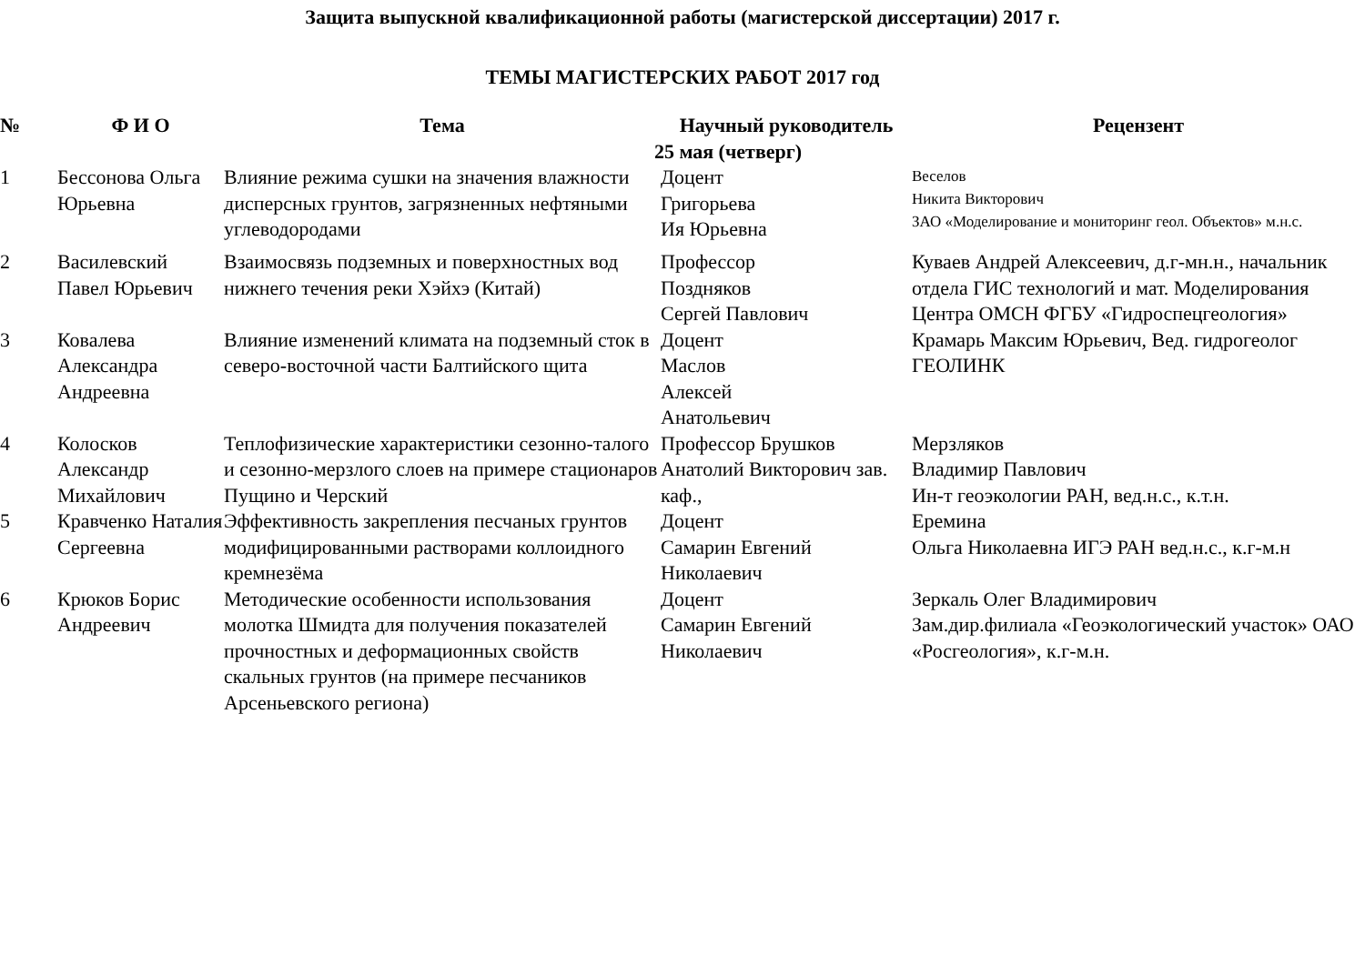Защита выпускной квалификационной работы (магистерской диссертации) 2017 г.
ТЕМЫ МАГИСТЕРСКИХ РАБОТ 2017 год
| № | Ф И О | Тема | Научный руководитель | Рецензент |
| --- | --- | --- | --- | --- |
| 25 мая (четверг) | | | | |
| 1 | Бессонова Ольга Юрьевна | Влияние режима сушки на значения влажности дисперсных грунтов, загрязненных нефтяными углеводородами | Доцент Григорьева Ия Юрьевна | Веселов Никита Викторович ЗАО «Моделирование и мониторинг геол. Объектов» м.н.с. |
| 2 | Василевский Павел Юрьевич | Взаимосвязь подземных и поверхностных вод нижнего течения реки Хэйхэ (Китай) | Профессор Поздняков Сергей Павлович | Куваев Андрей Алексеевич, д.г-мн.н., начальник отдела ГИС технологий и мат. Моделирования Центра ОМСН ФГБУ «Гидроспецгеология» |
| 3 | Ковалева Александра Андреевна | Влияние изменений климата на подземный сток в северо-восточной части Балтийского щита | Доцент Маслов Алексей Анатольевич | Крамарь Максим Юрьевич, Вед. гидрогеолог ГЕОЛИНК |
| 4 | Колосков Александр Михайлович | Теплофизические характеристики сезонно-талого и сезонно-мерзлого слоев на примере стационаров Пущино и Черский | Профессор Брушков Анатолий Викторович зав. каф., | Мерзляков Владимир Павлович Ин-т геоэкологии РАН, вед.н.с., к.т.н. |
| 5 | Кравченко Наталия Сергеевна | Эффективность закрепления песчаных грунтов модифицированными растворами коллоидного кремнезёма | Доцент Самарин Евгений Николаевич | Еремина Ольга Николаевна ИГЭ РАН вед.н.с., к.г-м.н |
| 6 | Крюков Борис Андреевич | Методические особенности использования молотка Шмидта для получения показателей прочностных и деформационных свойств скальных грунтов (на примере песчаников Арсеньевского региона) | Доцент Самарин Евгений Николаевич | Зеркаль Олег Владимирович Зам.дир.филиала «Геоэкологический участок» ОАО «Росгеология», к.г-м.н. |